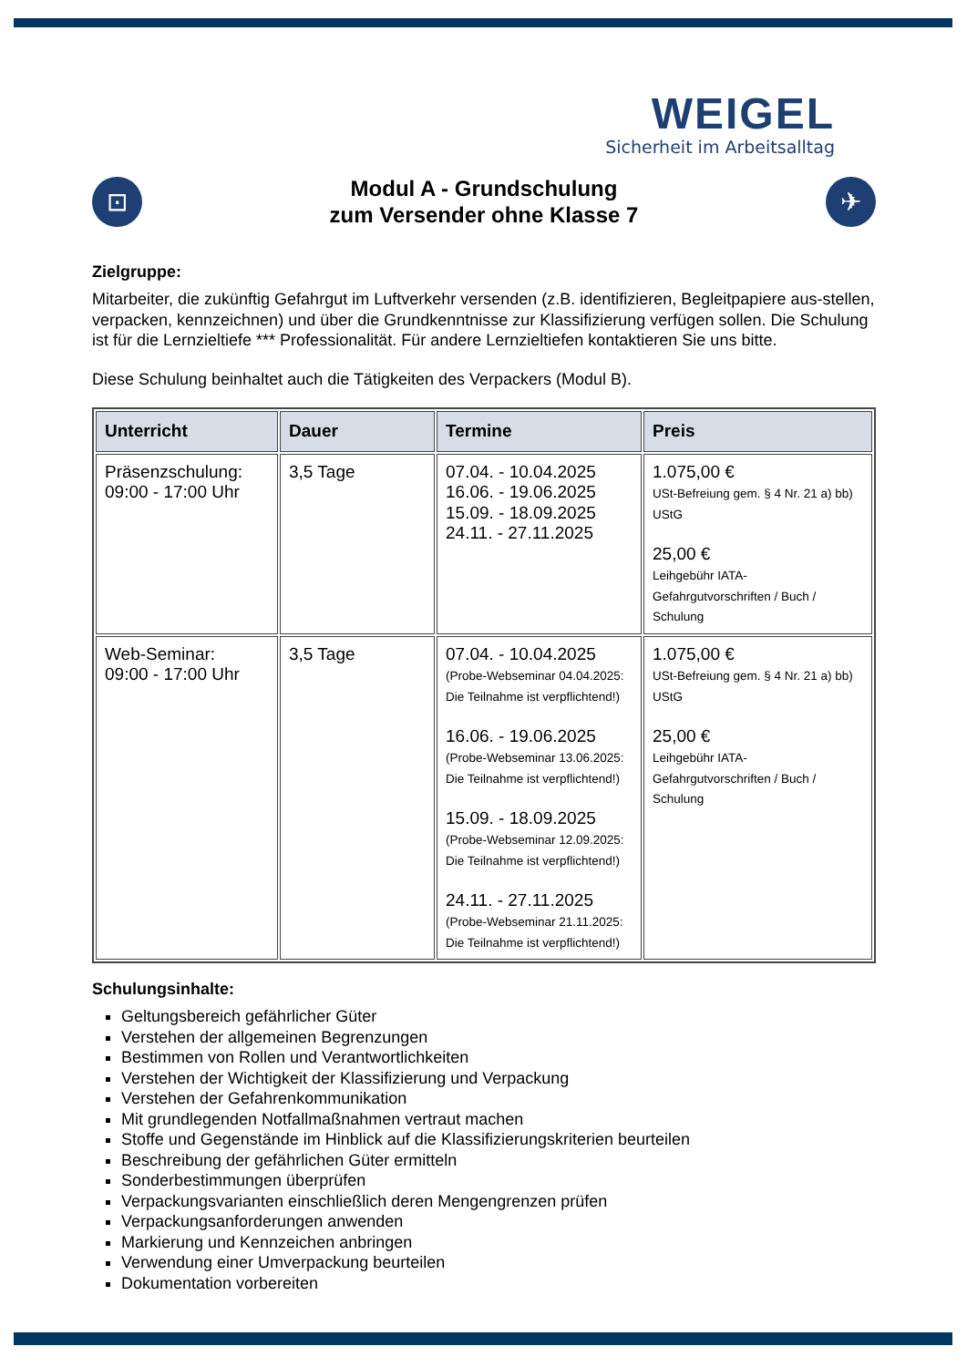WEIGEL
Sicherheit im Arbeitsalltag
⊡
Modul A - Grundschulung
zum Versender ohne Klasse 7
✈
Zielgruppe:
Mitarbeiter, die zukünftig Gefahrgut im Luftverkehr versenden (z.B. identifizieren, Begleitpapiere aus-stellen, verpacken, kennzeichnen) und über die Grundkenntnisse zur Klassifizierung verfügen sollen. Die Schulung ist für die Lernzieltiefe *** Professionalität. Für andere Lernzieltiefen kontaktieren Sie uns bitte.
Diese Schulung beinhaltet auch die Tätigkeiten des Verpackers (Modul B).
| Unterricht | Dauer | Termine | Preis |
| --- | --- | --- | --- |
| Präsenzschulung: 09:00 - 17:00 Uhr | 3,5 Tage | 07.04. - 10.04.2025 16.06. - 19.06.2025 15.09. - 18.09.2025 24.11. - 27.11.2025 | 1.075,00 € USt-Befreiung gem. § 4 Nr. 21 a) bb) UStG 25,00 € Leihgebühr IATA-Gefahrgutvorschriften / Buch / Schulung |
| Web-Seminar: 09:00 - 17:00 Uhr | 3,5 Tage | 07.04. - 10.04.2025 (Probe-Webseminar 04.04.2025: Die Teilnahme ist verpflichtend!) 16.06. - 19.06.2025 (Probe-Webseminar 13.06.2025: Die Teilnahme ist verpflichtend!) 15.09. - 18.09.2025 (Probe-Webseminar 12.09.2025: Die Teilnahme ist verpflichtend!) 24.11. - 27.11.2025 (Probe-Webseminar 21.11.2025: Die Teilnahme ist verpflichtend!) | 1.075,00 € USt-Befreiung gem. § 4 Nr. 21 a) bb) UStG 25,00 € Leihgebühr IATA-Gefahrgutvorschriften / Buch / Schulung |
Schulungsinhalte:
Geltungsbereich gefährlicher Güter
Verstehen der allgemeinen Begrenzungen
Bestimmen von Rollen und Verantwortlichkeiten
Verstehen der Wichtigkeit der Klassifizierung und Verpackung
Verstehen der Gefahrenkommunikation
Mit grundlegenden Notfallmaßnahmen vertraut machen
Stoffe und Gegenstände im Hinblick auf die Klassifizierungskriterien beurteilen
Beschreibung der gefährlichen Güter ermitteln
Sonderbestimmungen überprüfen
Verpackungsvarianten einschließlich deren Mengengrenzen prüfen
Verpackungsanforderungen anwenden
Markierung und Kennzeichen anbringen
Verwendung einer Umverpackung beurteilen
Dokumentation vorbereiten